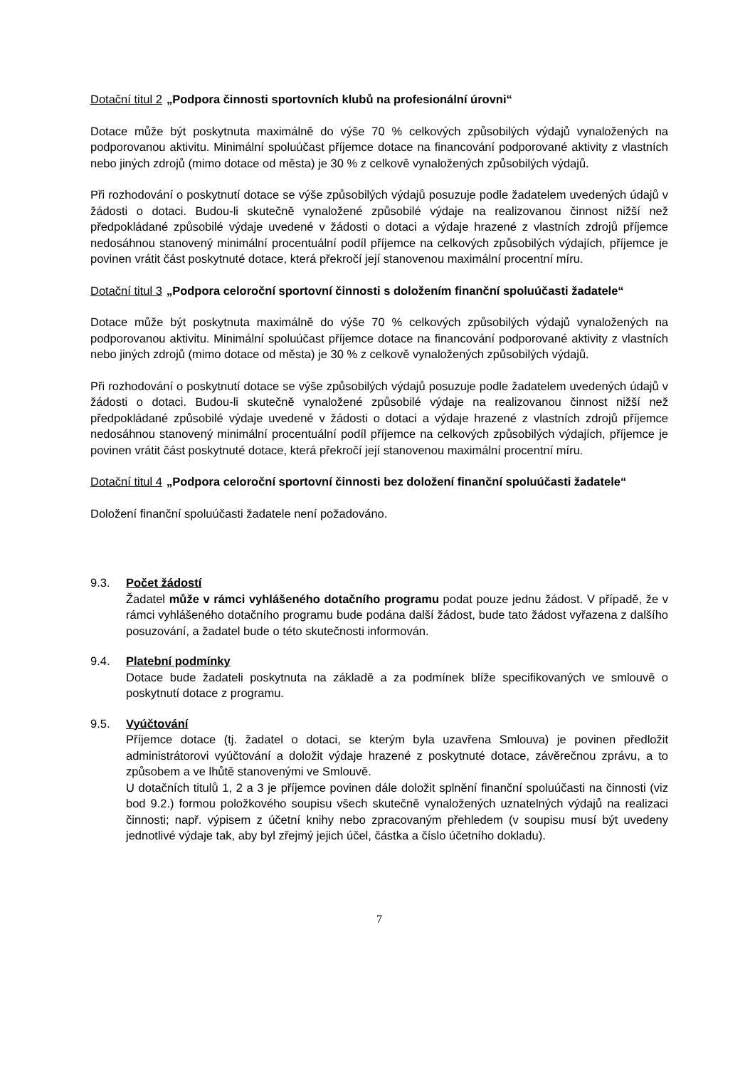Dotační titul 2 „Podpora činnosti sportovních klubů na profesionální úrovni“
Dotace může být poskytnuta maximálně do výše 70 % celkových způsobilých výdajů vynaložených na podporovanou aktivitu. Minimální spoluúčast příjemce dotace na financování podporované aktivity z vlastních nebo jiných zdrojů (mimo dotace od města) je 30 % z celkově vynaložených způsobilých výdajů.
Při rozhodování o poskytnutí dotace se výše způsobilých výdajů posuzuje podle žadatelem uvedených údajů v žádosti o dotaci. Budou-li skutečně vynaložené způsobilé výdaje na realizovanou činnost nižší než předpokládané způsobilé výdaje uvedené v žádosti o dotaci a výdaje hrazené z vlastních zdrojů příjemce nedosáhnou stanovený minimální procentuální podíl příjemce na celkových způsobilých výdajích, příjemce je povinen vrátit část poskytnuté dotace, která překročí její stanovenou maximální procentní míru.
Dotační titul 3 „Podpora celoroční sportovní činnosti s doložením finanční spoluúčasti žadatele“
Dotace může být poskytnuta maximálně do výše 70 % celkových způsobilých výdajů vynaložených na podporovanou aktivitu. Minimální spoluúčast příjemce dotace na financování podporované aktivity z vlastních nebo jiných zdrojů (mimo dotace od města) je 30 % z celkově vynaložených způsobilých výdajů.
Při rozhodování o poskytnutí dotace se výše způsobilých výdajů posuzuje podle žadatelem uvedených údajů v žádosti o dotaci. Budou-li skutečně vynaložené způsobilé výdaje na realizovanou činnost nižší než předpokládané způsobilé výdaje uvedené v žádosti o dotaci a výdaje hrazené z vlastních zdrojů příjemce nedosáhnou stanovený minimální procentuální podíl příjemce na celkových způsobilých výdajích, příjemce je povinen vrátit část poskytnuté dotace, která překročí její stanovenou maximální procentní míru.
Dotační titul 4 „Podpora celoroční sportovní činnosti bez doložení finanční spoluúčasti žadatele“
Doložení finanční spoluúčasti žadatele není požadováno.
9.3. Počet žádostí
Žadatel může v rámci vyhlášeného dotačního programu podat pouze jednu žádost. V případě, že v rámci vyhlášeného dotačního programu bude podána další žádost, bude tato žádost vyřazena z dalšího posuzování, a žadatel bude o této skutečnosti informován.
9.4. Platební podmínky
Dotace bude žadateli poskytnuta na základě a za podmínek blíže specifikovaných ve smlouvě o poskytnutí dotace z programu.
9.5. Vyúčtování
Příjemce dotace (tj. žadatel o dotaci, se kterým byla uzavřena Smlouva) je povinen předložit administrátorovi vyúčtování a doložit výdaje hrazené z poskytnuté dotace, závěrečnou zprávu, a to způsobem a ve lhůtě stanovenými ve Smlouvě.
U dotačních titulů 1, 2 a 3 je příjemce povinen dále doložit splnění finanční spoluúčasti na činnosti (viz bod 9.2.) formou položkového soupisu všech skutečně vynaložených uznatelných výdajů na realizaci činnosti; např. výpisem z účetní knihy nebo zpracovaným přehledem (v soupisu musí být uvedeny jednotlivé výdaje tak, aby byl zřejmý jejich účel, částka a číslo účetního dokladu).
7